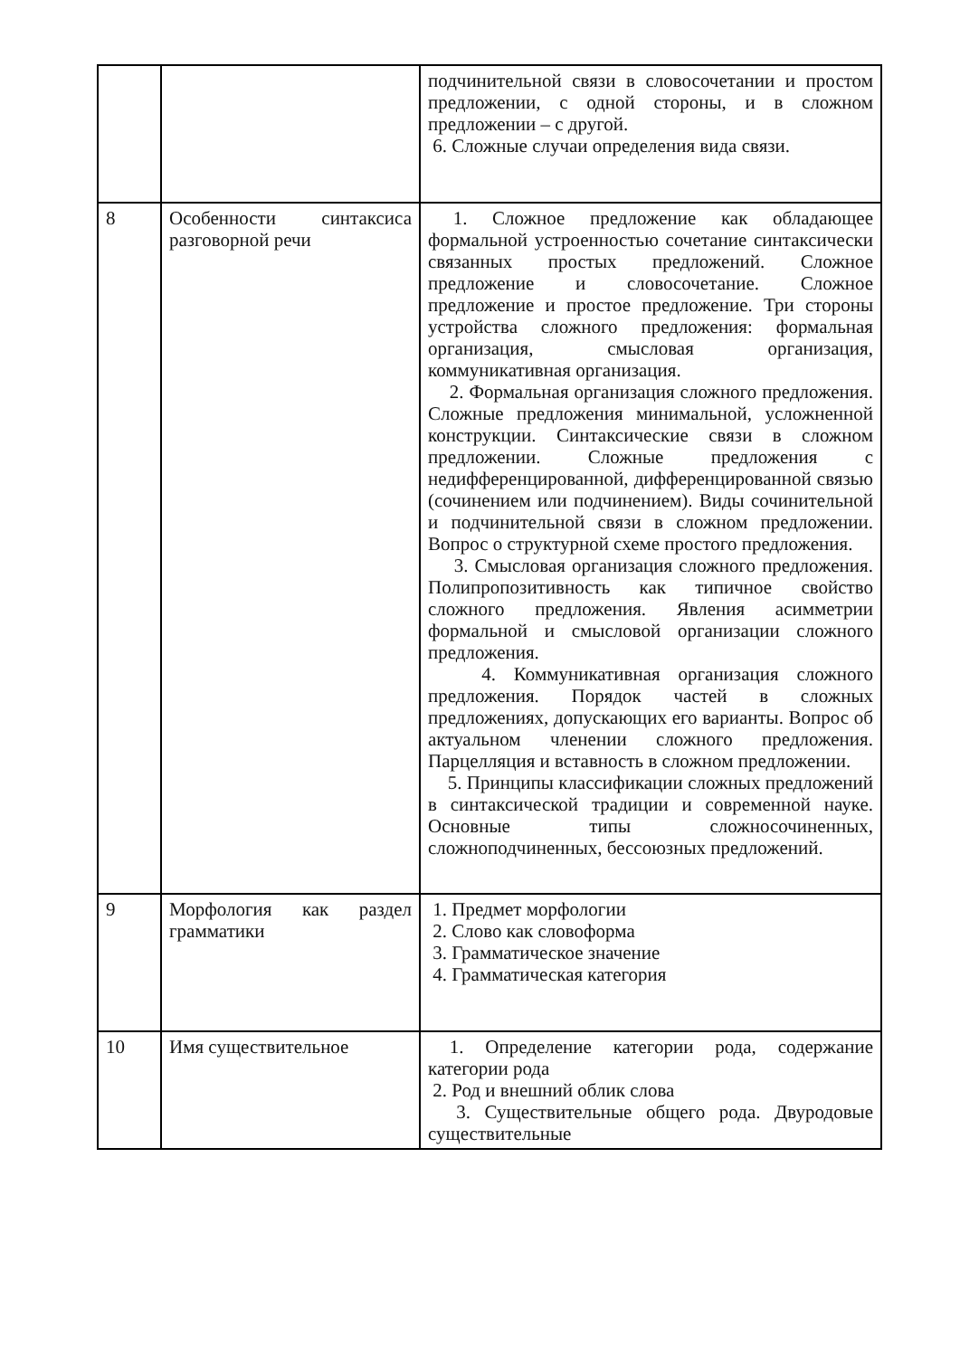| | | подчинительной связи в словосочетании и простом предложении, с одной стороны, и в сложном предложении – с другой. 6. Сложные случаи определения вида связи. |
| 8 | Особенности синтаксиса разговорной речи | 1. Сложное предложение как обладающее формальной устроенностью сочетание синтаксически связанных простых предложений. Сложное предложение и словосочетание. Сложное предложение и простое предложение. Три стороны устройства сложного предложения: формальная организация, смысловая организация, коммуникативная организация. 2. Формальная организация сложного предложения. Сложные предложения минимальной, усложненной конструкции. Синтаксические связи в сложном предложении. Сложные предложения с недифференцированной, дифференцированной связью (сочинением или подчинением). Виды сочинительной и подчинительной связи в сложном предложении. Вопрос о структурной схеме простого предложения. 3. Смысловая организация сложного предложения. Полипропозитивность как типичное свойство сложного предложения. Явления асимметрии формальной и смысловой организации сложного предложения. 4. Коммуникативная организация сложного предложения. Порядок частей в сложных предложениях, допускающих его варианты. Вопрос об актуальном членении сложного предложения. Парцелляция и вставность в сложном предложении. 5. Принципы классификации сложных предложений в синтаксической традиции и современной науке. Основные типы сложносочиненных, сложноподчиненных, бессоюзных предложений. |
| 9 | Морфология как раздел грамматики | 1. Предмет морфологии 2. Слово как словоформа 3. Грамматическое значение 4. Грамматическая категория |
| 10 | Имя существительное | 1. Определение категории рода, содержание категории рода 2. Род и внешний облик слова 3. Существительные общего рода. Двуродовые существительные |